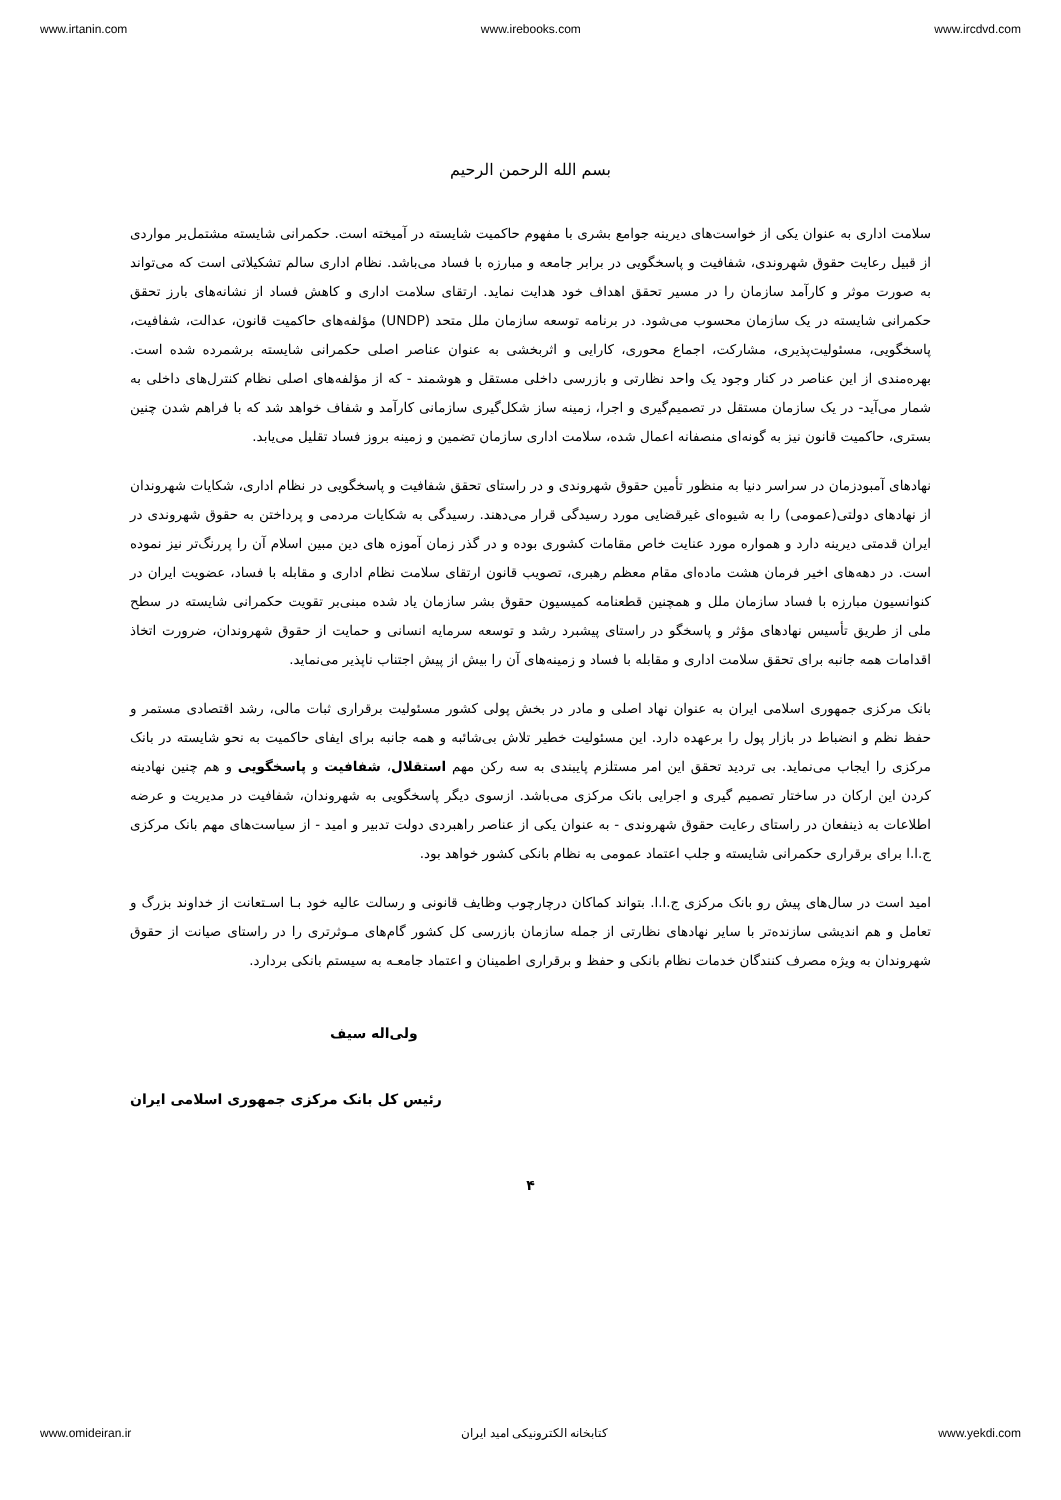www.irtanin.com www.irebooks.com www.ircdvd.com
بسم الله الرحمن الرحیم
سلامت اداری به عنوان یکی از خواست‌های دیرینه جوامع بشری با مفهوم حاکمیت شایسته در آمیخته است. حکمرانی شایسته مشتمل‌بر مواردی از قبیل رعایت حقوق شهروندی، شفافیت و پاسخگویی در برابر جامعه و مبارزه با فساد می‌باشد. نظام اداری سالم تشکیلاتی است که می‌تواند به صورت موثر و کارآمد سازمان را در مسیر تحقق اهداف خود هدایت نماید. ارتقای سلامت اداری و کاهش فساد از نشانه‌های بارز تحقق حکمرانی شایسته در یک سازمان محسوب می‌شود. در برنامه توسعه سازمان ملل متحد (UNDP) مؤلفه‌های حاکمیت قانون، عدالت، شفافیت، پاسخگویی، مسئولیت‌پذیری، مشارکت، اجماع محوری، کارایی و اثربخشی به عنوان عناصر اصلی حکمرانی شایسته برشمرده شده است. بهره‌مندی از این عناصر در کنار وجود یک واحد نظارتی و بازرسی داخلی مستقل و هوشمند - که از مؤلفه‌های اصلی نظام کنترل‌های داخلی به شمار می‌آید- در یک سازمان مستقل در تصمیم‌گیری و اجرا، زمینه ساز شکل‌گیری سازمانی کارآمد و شفاف خواهد شد که با فراهم شدن چنین بستری، حاکمیت قانون نیز به گونه‌ای منصفانه اعمال شده، سلامت اداری سازمان تضمین و زمینه بروز فساد تقلیل می‌یابد.
نهادهای آمبودزمان در سراسر دنیا به منظور تأمین حقوق شهروندی و در راستای تحقق شفافیت و پاسخگویی در نظام اداری، شکایات شهروندان از نهادهای دولتی(عمومی) را به شیوه‌ای غیرقضایی مورد رسیدگی قرار می‌دهند. رسیدگی به شکایات مردمی و پرداختن به حقوق شهروندی در ایران قدمتی دیرینه دارد و همواره مورد عنایت خاص مقامات کشوری بوده و در گذر زمان آموزه های دین مبین اسلام آن را پررنگ‌تر نیز نموده است. در دهه‌های اخیر فرمان هشت ماده‌ای مقام معظم رهبری، تصویب قانون ارتقای سلامت نظام اداری و مقابله با فساد، عضویت ایران در کنوانسیون مبارزه با فساد سازمان ملل و همچنین قطعنامه کمیسیون حقوق بشر سازمان یاد شده مبنی‌بر تقویت حکمرانی شایسته در سطح ملی از طریق تأسیس نهادهای مؤثر و پاسخگو در راستای پیشبرد رشد و توسعه سرمایه انسانی و حمایت از حقوق شهروندان، ضرورت اتخاذ اقدامات همه جانبه برای تحقق سلامت اداری و مقابله با فساد و زمینه‌های آن را بیش از پیش اجتناب ناپذیر می‌نماید.
بانک مرکزی جمهوری اسلامی ایران به عنوان نهاد اصلی و مادر در بخش پولی کشور مسئولیت برقراری ثبات مالی، رشد اقتصادی مستمر و حفظ نظم و انضباط در بازار پول را برعهده دارد. این مسئولیت خطیر تلاش بی‌شائبه و همه جانبه برای ایفای حاکمیت به نحو شایسته در بانک مرکزی را ایجاب می‌نماید. بی تردید تحقق این امر مستلزم پایبندی به سه رکن مهم استقلال، شفافیت و پاسخگویی و هم چنین نهادینه کردن این ارکان در ساختار تصمیم گیری و اجرایی بانک مرکزی می‌باشد. ازسوی دیگر پاسخگویی به شهروندان، شفافیت در مدیریت و عرضه اطلاعات به ذینفعان در راستای رعایت حقوق شهروندی - به عنوان یکی از عناصر راهبردی دولت تدبیر و امید - از سیاست‌های مهم بانک مرکزی ج.ا.ا برای برقراری حکمرانی شایسته و جلب اعتماد عمومی به نظام بانکی کشور خواهد بود.
امید است در سال‌های پیش رو بانک مرکزی ج.ا.ا. بتواند کماکان درچارچوب وظایف قانونی و رسالت عالیه خود بـا اسـتعانت از خداوند بزرگ و تعامل و هم اندیشی سازنده‌تر با سایر نهادهای نظارتی از جمله سازمان بازرسی کل کشور گام‌های مـوثرتری را در راستای صیانت از حقوق شهروندان به ویژه مصرف کنندگان خدمات نظام بانکی و حفظ و برقراری اطمینان و اعتماد جامعـه به سیستم بانکی بردارد.
ولی‌اله سیف
رئیس کل بانک مرکزی جمهوری اسلامی ایران
۴
www.omideiran.ir کتابخانه الکترونیکی امید ایران www.yekdi.com